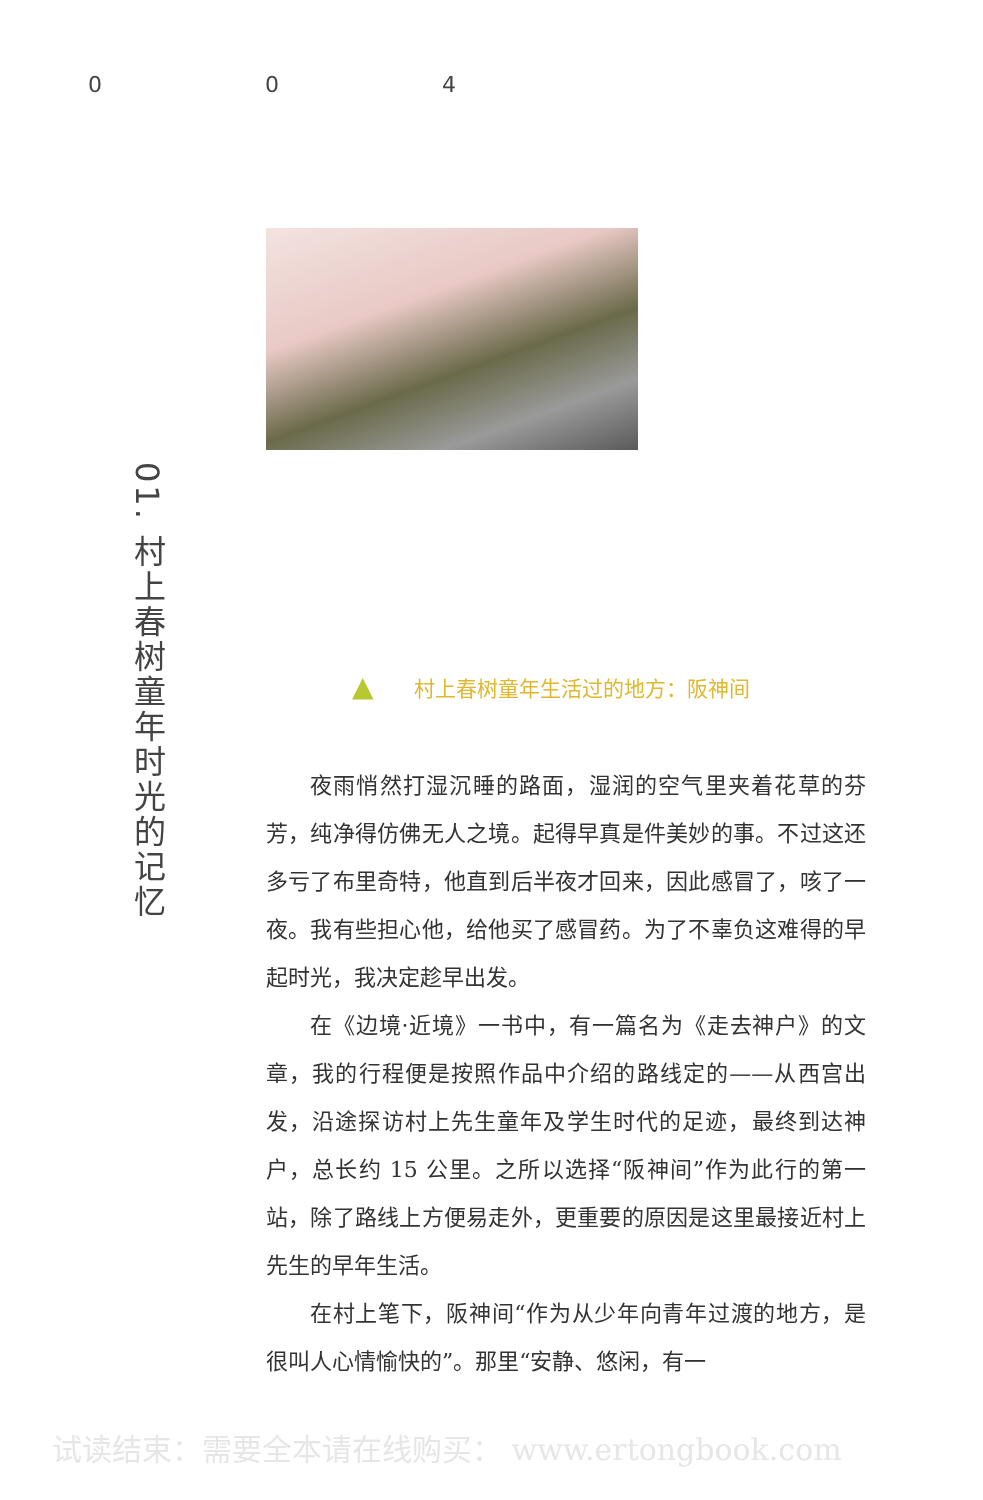0 0 4
01. 村上春树童年时光的记忆
▲ 村上春树童年生活过的地方：阪神间
夜雨悄然打湿沉睡的路面，湿润的空气里夹着花草的芬芳，纯净得仿佛无人之境。起得早真是件美妙的事。不过这还多亏了布里奇特，他直到后半夜才回来，因此感冒了，咳了一夜。我有些担心他，给他买了感冒药。为了不辜负这难得的早起时光，我决定趁早出发。
在《边境·近境》一书中，有一篇名为《走去神户》的文章，我的行程便是按照作品中介绍的路线定的——从西宫出发，沿途探访村上先生童年及学生时代的足迹，最终到达神户，总长约 15 公里。之所以选择“阪神间”作为此行的第一站，除了路线上方便易走外，更重要的原因是这里最接近村上先生的早年生活。
在村上笔下，阪神间“作为从少年向青年过渡的地方，是很叫人心情愉快的”。那里“安静、悠闲，有一
试读结束：需要全本请在线购买： www.ertongbook.com